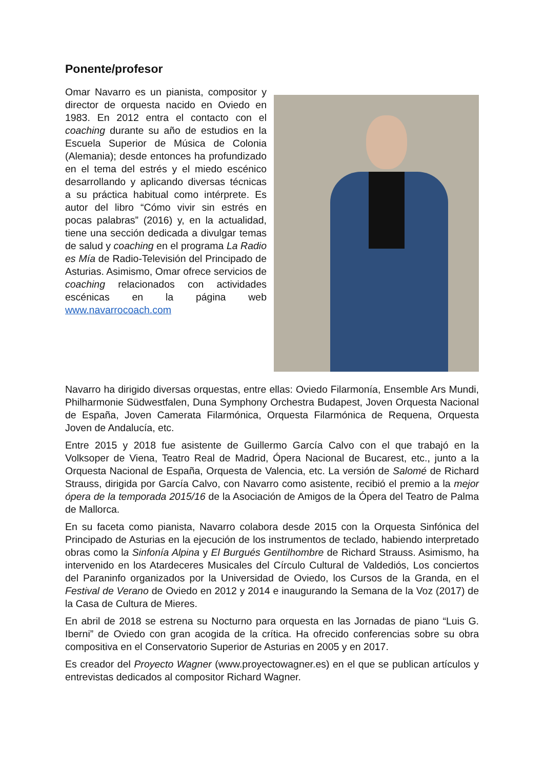Ponente/profesor
Omar Navarro es un pianista, compositor y director de orquesta nacido en Oviedo en 1983. En 2012 entra el contacto con el coaching durante su año de estudios en la Escuela Superior de Música de Colonia (Alemania); desde entonces ha profundizado en el tema del estrés y el miedo escénico desarrollando y aplicando diversas técnicas a su práctica habitual como intérprete. Es autor del libro “Cómo vivir sin estrés en pocas palabras” (2016) y, en la actualidad, tiene una sección dedicada a divulgar temas de salud y coaching en el programa La Radio es Mía de Radio-Televisión del Principado de Asturias. Asimismo, Omar ofrece servicios de coaching relacionados con actividades escénicas en la página web www.navarrocoach.com
Navarro ha dirigido diversas orquestas, entre ellas: Oviedo Filarmonía, Ensemble Ars Mundi, Philharmonie Südwestfalen, Duna Symphony Orchestra Budapest, Joven Orquesta Nacional de España, Joven Camerata Filarmónica, Orquesta Filarmónica de Requena, Orquesta Joven de Andalucía, etc.
Entre 2015 y 2018 fue asistente de Guillermo García Calvo con el que trabajó en la Volksoper de Viena, Teatro Real de Madrid, Ópera Nacional de Bucarest, etc., junto a la Orquesta Nacional de España, Orquesta de Valencia, etc. La versión de Salomé de Richard Strauss, dirigida por García Calvo, con Navarro como asistente, recibió el premio a la mejor ópera de la temporada 2015/16 de la Asociación de Amigos de la Ópera del Teatro de Palma de Mallorca.
En su faceta como pianista, Navarro colabora desde 2015 con la Orquesta Sinfónica del Principado de Asturias en la ejecución de los instrumentos de teclado, habiendo interpretado obras como la Sinfonía Alpina y El Burgués Gentilhombre de Richard Strauss. Asimismo, ha intervenido en los Atardeceres Musicales del Círculo Cultural de Valdediós, Los conciertos del Paraninfo organizados por la Universidad de Oviedo, los Cursos de la Granda, en el Festival de Verano de Oviedo en 2012 y 2014 e inaugurando la Semana de la Voz (2017) de la Casa de Cultura de Mieres.
En abril de 2018 se estrena su Nocturno para orquesta en las Jornadas de piano “Luis G. Iberni” de Oviedo con gran acogida de la crítica. Ha ofrecido conferencias sobre su obra compositiva en el Conservatorio Superior de Asturias en 2005 y en 2017.
Es creador del Proyecto Wagner (www.proyectowagner.es) en el que se publican artículos y entrevistas dedicados al compositor Richard Wagner.